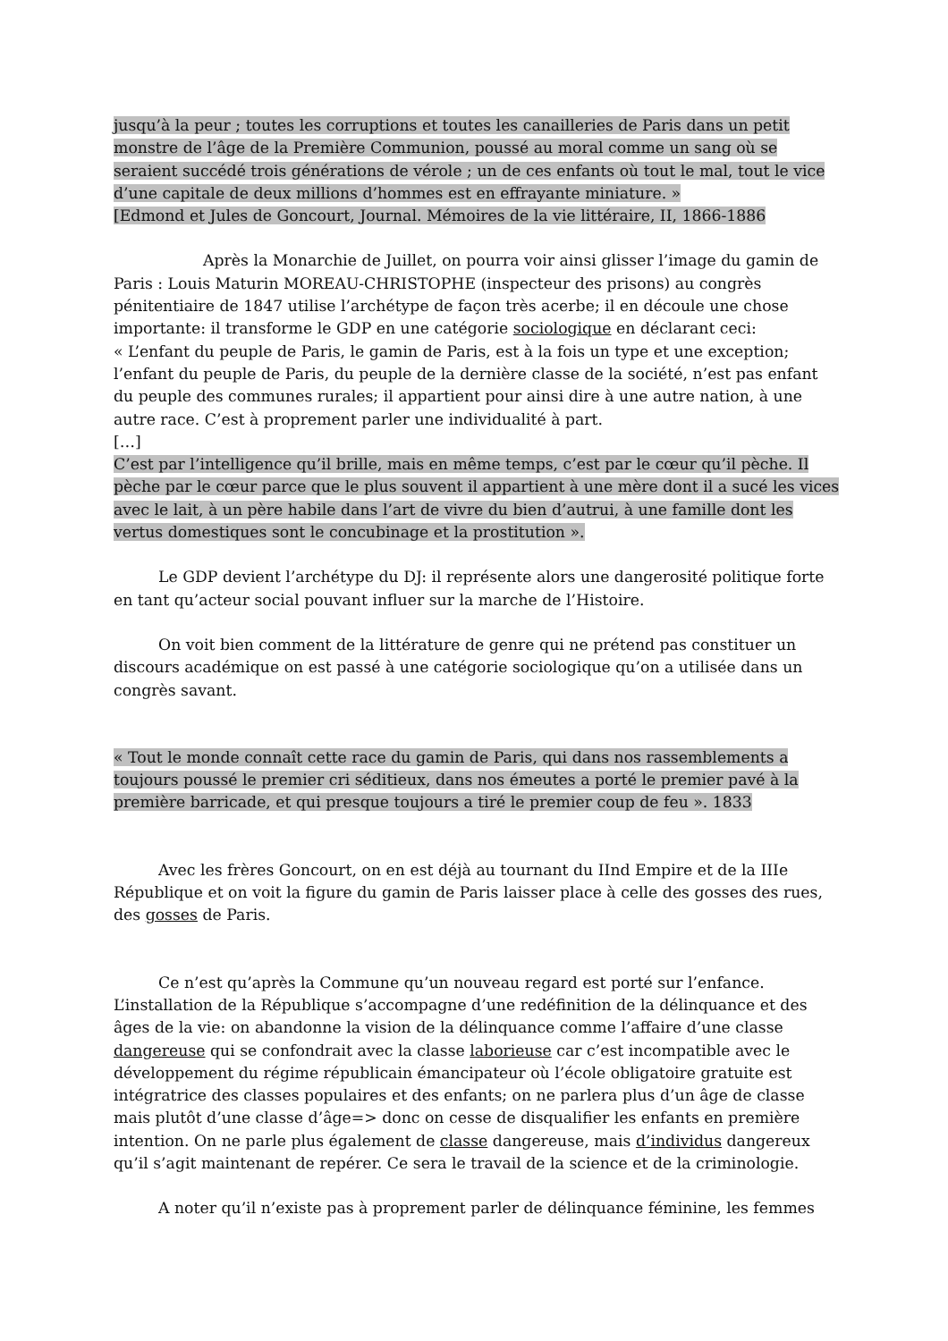jusqu’à la peur ; toutes les corruptions et toutes les canailleries de Paris dans un petit monstre de l’âge de la Première Communion, poussé au moral comme un sang où se seraient succédé trois générations de vérole ; un de ces enfants où tout le mal, tout le vice d’une capitale de deux millions d’hommes est en effrayante miniature. »
[Edmond et Jules de Goncourt, Journal. Mémoires de la vie littéraire, II, 1866-1886
Après la Monarchie de Juillet, on pourra voir ainsi glisser l’image du gamin de Paris : Louis Maturin MOREAU-CHRISTOPHE (inspecteur des prisons) au congrès pénitentiaire de 1847 utilise l’archétype de façon très acerbe; il en découle une chose importante: il transforme le GDP en une catégorie sociologique en déclarant ceci:
« L’enfant du peuple de Paris, le gamin de Paris, est à la fois un type et une exception; l’enfant du peuple de Paris, du peuple de la dernière classe de la société, n’est pas enfant du peuple des communes rurales; il appartient pour ainsi dire à une autre nation, à une autre race. C’est à proprement parler une individualité à part.
[…]
C’est par l’intelligence qu’il brille, mais en même temps, c’est par le cœur qu’il pèche. Il pèche par le cœur parce que le plus souvent il appartient à une mère dont il a sucé les vices avec le lait, à un père habile dans l’art de vivre du bien d’autrui, à une famille dont les vertus domestiques sont le concubinage et la prostitution ».
Le GDP devient l’archétype du DJ: il représente alors une dangerosité politique forte en tant qu’acteur social pouvant influer sur la marche de l’Histoire.
On voit bien comment de la littérature de genre qui ne prétend pas constituer un discours académique on est passé à une catégorie sociologique qu’on a utilisée dans un congrès savant.
« Tout le monde connaît cette race du gamin de Paris, qui dans nos rassemblements a toujours poussé le premier cri séditieux, dans nos émeutes a porté le premier pavé à la première barricade, et qui presque toujours a tiré le premier coup de feu ». 1833
Avec les frères Goncourt, on en est déjà au tournant du IInd Empire et de la IIIe République et on voit la figure du gamin de Paris laisser place à celle des gosses des rues, des gosses de Paris.
Ce n’est qu’après la Commune qu’un nouveau regard est porté sur l’enfance. L’installation de la République s’accompagne d’une redéfinition de la délinquance et des âges de la vie: on abandonne la vision de la délinquance comme l’affaire d’une classe dangereuse qui se confondrait avec la classe laborieuse car c’est incompatible avec le développement du régime républicain émancipateur où l’école obligatoire gratuite est intégratrice des classes populaires et des enfants; on ne parlera plus d’un âge de classe mais plutôt d’une classe d’âge=> donc on cesse de disqualifier les enfants en première intention. On ne parle plus également de classe dangereuse, mais d’individus dangereux qu’il s’agit maintenant de repérer. Ce sera le travail de la science et de la criminologie.
A noter qu’il n’existe pas à proprement parler de délinquance féminine, les femmes